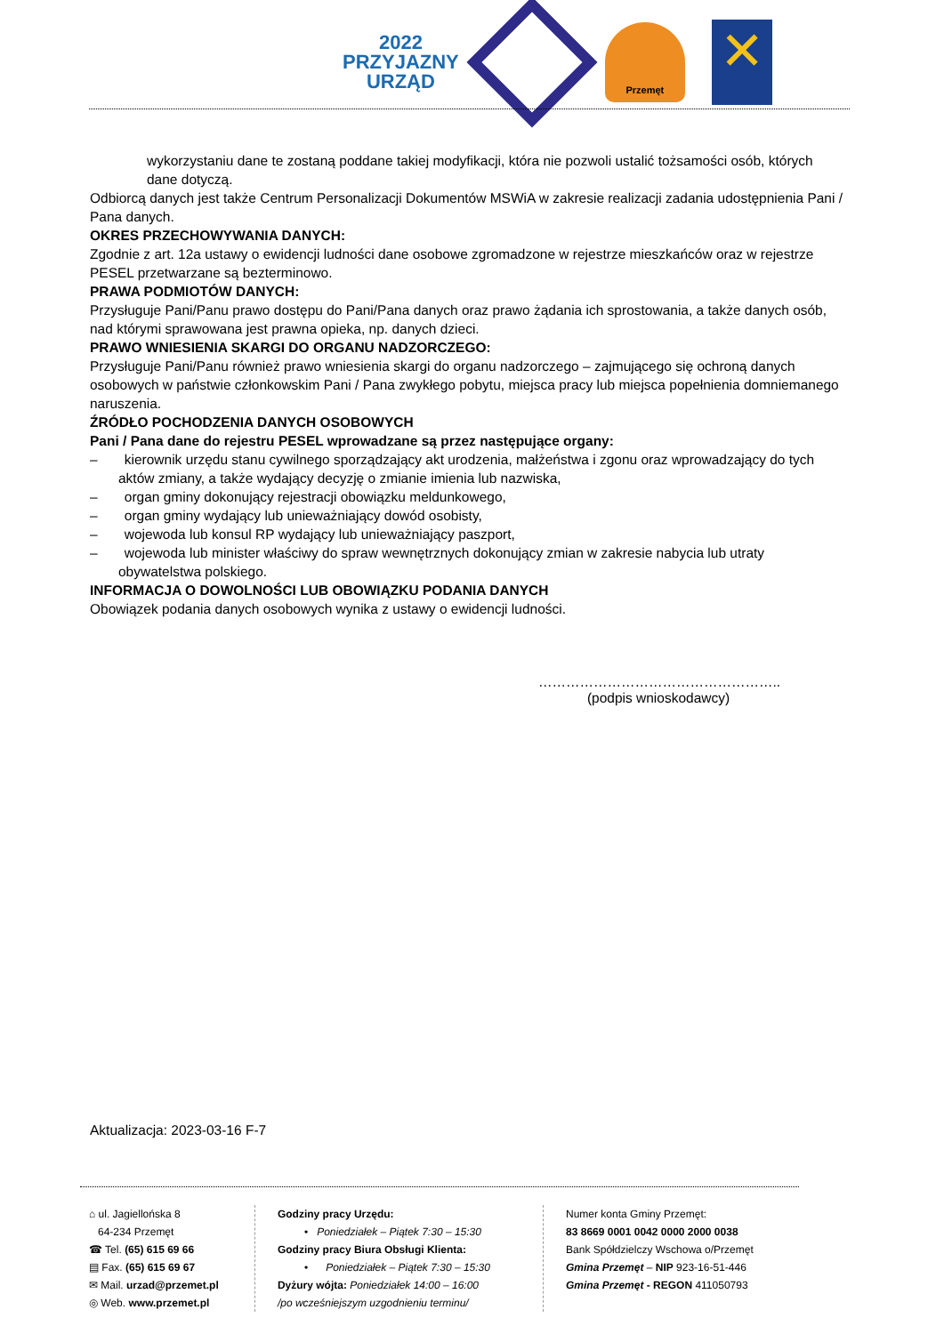2022
PRZYJAZNY
URZĄD
Przemęt
✕
wykorzystaniu dane te zostaną poddane takiej modyfikacji, która nie pozwoli ustalić tożsamości osób, których dane dotyczą.
Odbiorcą danych jest także Centrum Personalizacji Dokumentów MSWiA w zakresie realizacji zadania udostępnienia Pani / Pana danych.
OKRES PRZECHOWYWANIA DANYCH:
Zgodnie z art. 12a ustawy o ewidencji ludności dane osobowe zgromadzone w rejestrze mieszkańców oraz w rejestrze PESEL przetwarzane są bezterminowo.
PRAWA PODMIOTÓW DANYCH:
Przysługuje Pani/Panu prawo dostępu do Pani/Pana danych oraz prawo żądania ich sprostowania, a także danych osób, nad którymi sprawowana jest prawna opieka, np. danych dzieci.
PRAWO WNIESIENIA SKARGI DO ORGANU NADZORCZEGO:
Przysługuje Pani/Panu również prawo wniesienia skargi do organu nadzorczego – zajmującego się ochroną danych osobowych w państwie członkowskim Pani / Pana zwykłego pobytu, miejsca pracy lub miejsca popełnienia domniemanego naruszenia.
ŹRÓDŁO POCHODZENIA DANYCH OSOBOWYCH
Pani / Pana dane do rejestru PESEL wprowadzane są przez następujące organy:
– kierownik urzędu stanu cywilnego sporządzający akt urodzenia, małżeństwa i zgonu oraz wprowadzający do tych aktów zmiany, a także wydający decyzję o zmianie imienia lub nazwiska,
– organ gminy dokonujący rejestracji obowiązku meldunkowego,
– organ gminy wydający lub unieważniający dowód osobisty,
– wojewoda lub konsul RP wydający lub unieważniający paszport,
– wojewoda lub minister właściwy do spraw wewnętrznych dokonujący zmian w zakresie nabycia lub utraty obywatelstwa polskiego.
INFORMACJA O DOWOLNOŚCI LUB OBOWIĄZKU PODANIA DANYCH
Obowiązek podania danych osobowych wynika z ustawy o ewidencji ludności.
……………………………………………..
(podpis wnioskodawcy)
Aktualizacja: 2023-03-16 F-7
⌂ ul. Jagiellońska 8
64-234 Przemęt
☎ Tel. (65) 615 69 66
▤ Fax. (65) 615 69 67
✉ Mail. urzad@przemet.pl
◎ Web. www.przemet.pl
Godziny pracy Urzędu:
• Poniedziałek – Piątek 7:30 – 15:30
Godziny pracy Biura Obsługi Klienta:
• Poniedziałek – Piątek 7:30 – 15:30
Dyżury wójta: Poniedziałek 14:00 – 16:00
/po wcześniejszym uzgodnieniu terminu/
Numer konta Gminy Przemęt:
83 8669 0001 0042 0000 2000 0038
Bank Spółdzielczy Wschowa o/Przemęt
Gmina Przemęt – NIP 923-16-51-446
Gmina Przemęt - REGON 411050793